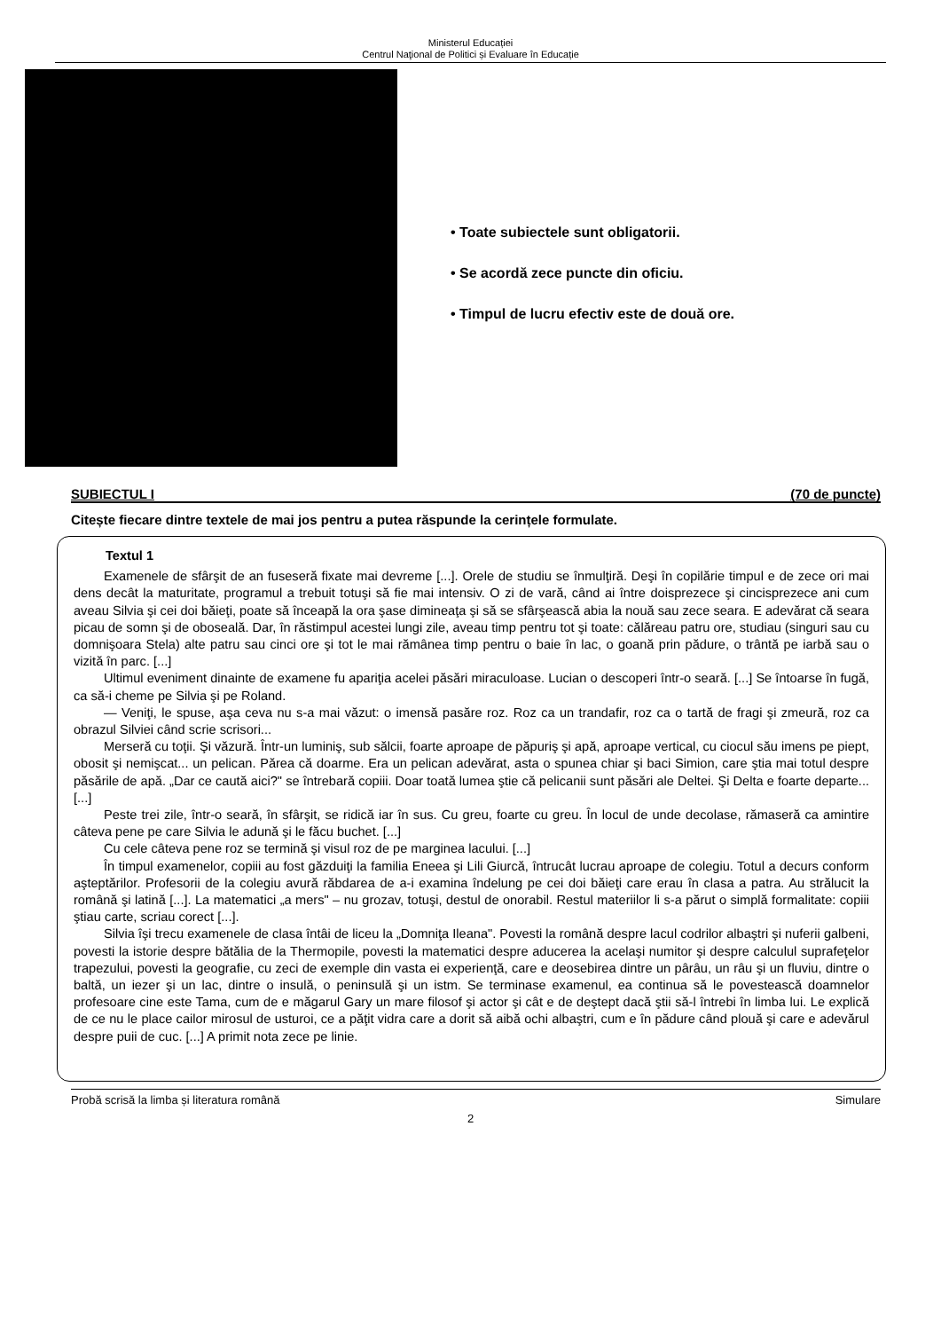Ministerul Educației
Centrul Naţional de Politici și Evaluare în Educație
• Toate subiectele sunt obligatorii.
• Se acordă zece puncte din oficiu.
• Timpul de lucru efectiv este de două ore.
SUBIECTUL I (70 de puncte)
Citește fiecare dintre textele de mai jos pentru a putea răspunde la cerințele formulate.
Textul 1
Examenele de sfârşit de an fuseseră fixate mai devreme [...]. Orele de studiu se înmulţiră. Deşi în copilărie timpul e de zece ori mai dens decât la maturitate, programul a trebuit totuşi să fie mai intensiv. O zi de vară, când ai între doisprezece şi cincisprezece ani cum aveau Silvia şi cei doi băieţi, poate să înceapă la ora şase dimineaţa şi să se sfârşească abia la nouă sau zece seara. E adevărat că seara picau de somn şi de oboseală. Dar, în răstimpul acestei lungi zile, aveau timp pentru tot şi toate: călăreau patru ore, studiau (singuri sau cu domnişoara Stela) alte patru sau cinci ore şi tot le mai rămânea timp pentru o baie în lac, o goană prin pădure, o trântă pe iarbă sau o vizită în parc. [...]
Ultimul eveniment dinainte de examene fu apariţia acelei păsări miraculoase. Lucian o descoperi într-o seară. [...] Se întoarse în fugă, ca să-i cheme pe Silvia şi pe Roland.
— Veniţi, le spuse, aşa ceva nu s-a mai văzut: o imensă pasăre roz. Roz ca un trandafir, roz ca o tartă de fragi şi zmeură, roz ca obrazul Silviei când scrie scrisori...
Merseră cu toţii. Şi văzură. Într-un luminiş, sub sălcii, foarte aproape de păpuriş şi apă, aproape vertical, cu ciocul său imens pe piept, obosit şi nemişcat... un pelican. Părea că doarme. Era un pelican adevărat, asta o spunea chiar şi baci Simion, care ştia mai totul despre păsările de apă. „Dar ce caută aici?" se întrebară copiii. Doar toată lumea ştie că pelicanii sunt păsări ale Deltei. Şi Delta e foarte departe... [...]
Peste trei zile, într-o seară, în sfârşit, se ridică iar în sus. Cu greu, foarte cu greu. În locul de unde decolase, rămaseră ca amintire câteva pene pe care Silvia le adună şi le făcu buchet. [...]
Cu cele câteva pene roz se termină şi visul roz de pe marginea lacului. [...]
În timpul examenelor, copiii au fost găzduiţi la familia Eneea şi Lili Giurcă, întrucât lucrau aproape de colegiu. Totul a decurs conform aşteptărilor. Profesorii de la colegiu avură răbdarea de a-i examina îndelung pe cei doi băieţi care erau în clasa a patra. Au strălucit la română şi latină [...]. La matematici „a mers" – nu grozav, totuşi, destul de onorabil. Restul materiilor li s-a părut o simplă formalitate: copiii ştiau carte, scriau corect [...].
Silvia îşi trecu examenele de clasa întâi de liceu la „Domniţa Ileana". Povesti la română despre lacul codrilor albaştri şi nuferii galbeni, povesti la istorie despre bătălia de la Thermopile, povesti la matematici despre aducerea la acelaşi numitor şi despre calculul suprafeţelor trapezului, povesti la geografie, cu zeci de exemple din vasta ei experienţă, care e deosebirea dintre un pârâu, un râu şi un fluviu, dintre o baltă, un iezer şi un lac, dintre o insulă, o peninsulă şi un istm. Se terminase examenul, ea continua să le povestească doamnelor profesoare cine este Tama, cum de e măgarul Gary un mare filosof şi actor şi cât e de deştept dacă ştii să-l întrebi în limba lui. Le explică de ce nu le place cailor mirosul de usturoi, ce a păţit vidra care a dorit să aibă ochi albaştri, cum e în pădure când plouă şi care e adevărul despre puii de cuc. [...] A primit nota zece pe linie.
Probă scrisă la limba și literatura română Simulare
2